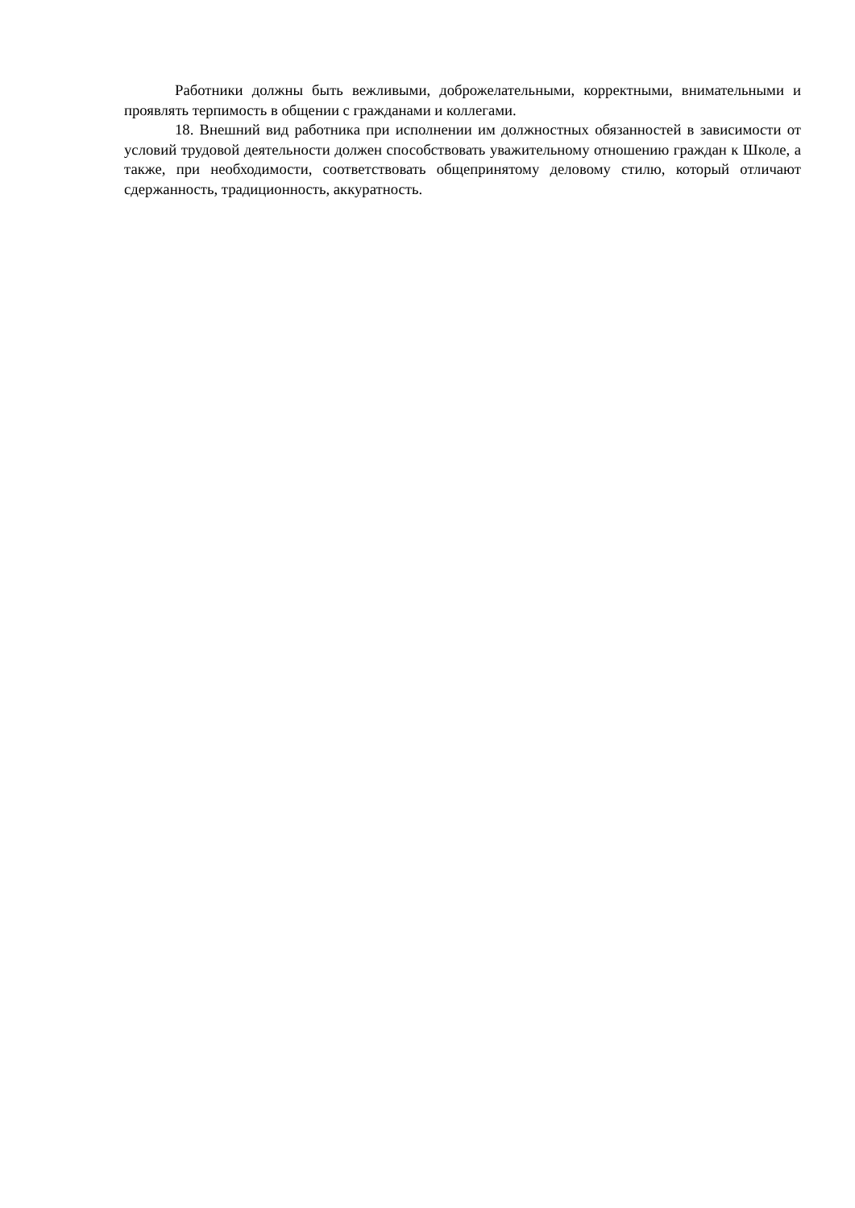Работники должны быть вежливыми, доброжелательными, корректными, внимательными и проявлять терпимость в общении с гражданами и коллегами.
18. Внешний вид работника при исполнении им должностных обязанностей в зависимости от условий трудовой деятельности должен способствовать уважительному отношению граждан к Школе, а также, при необходимости, соответствовать общепринятому деловому стилю, который отличают сдержанность, традиционность, аккуратность.